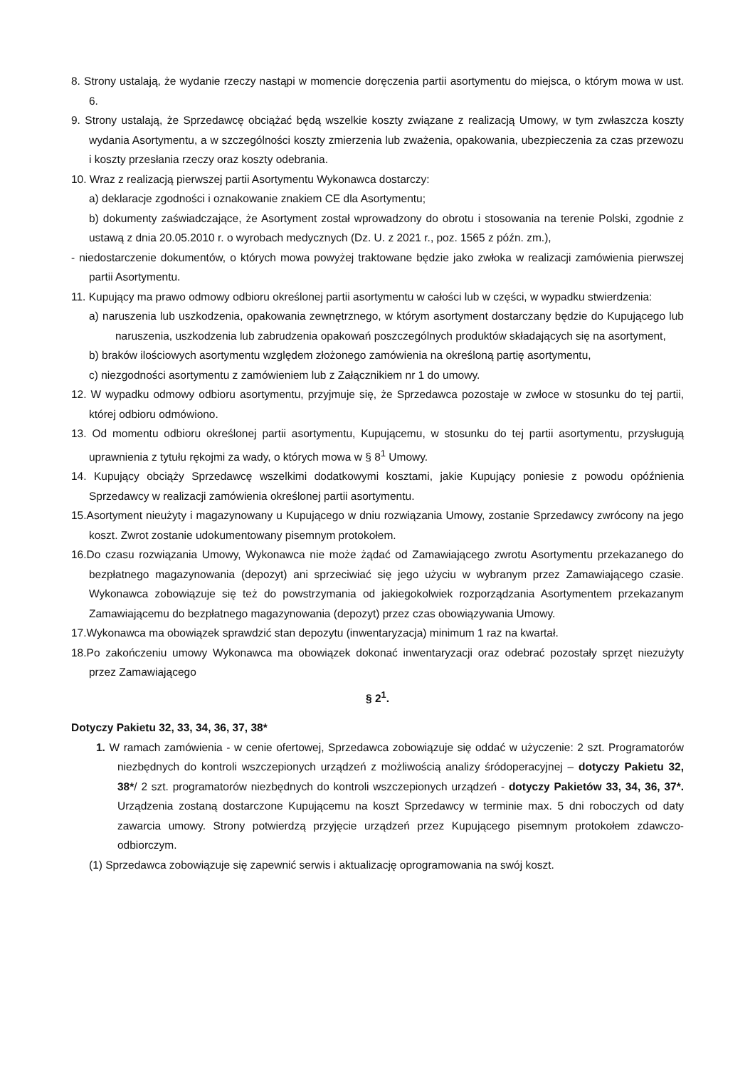8. Strony ustalają, że wydanie rzeczy nastąpi w momencie doręczenia partii asortymentu do miejsca, o którym mowa w ust. 6.
9. Strony ustalają, że Sprzedawcę obciążać będą wszelkie koszty związane z realizacją Umowy, w tym zwłaszcza koszty wydania Asortymentu, a w szczególności koszty zmierzenia lub zważenia, opakowania, ubezpieczenia za czas przewozu i koszty przesłania rzeczy oraz koszty odebrania.
10. Wraz z realizacją pierwszej partii Asortymentu Wykonawca dostarczy:
a) deklaracje zgodności i oznakowanie znakiem CE dla Asortymentu;
b) dokumenty zaświadczające, że Asortyment został wprowadzony do obrotu i stosowania na terenie Polski, zgodnie z ustawą z dnia 20.05.2010 r. o wyrobach medycznych (Dz. U. z 2021 r., poz. 1565 z późn. zm.),
- niedostarczenie dokumentów, o których mowa powyżej traktowane będzie jako zwłoka w realizacji zamówienia pierwszej partii Asortymentu.
11. Kupujący ma prawo odmowy odbioru określonej partii asortymentu w całości lub w części, w wypadku stwierdzenia:
a) naruszenia lub uszkodzenia, opakowania zewnętrznego, w którym asortyment dostarczany będzie do Kupującego lub naruszenia, uszkodzenia lub zabrudzenia opakowań poszczególnych produktów składających się na asortyment,
b) braków ilościowych asortymentu względem złożonego zamówienia na określoną partię asortymentu,
c) niezgodności asortymentu z zamówieniem lub z Załącznikiem nr 1 do umowy.
12. W wypadku odmowy odbioru asortymentu, przyjmuje się, że Sprzedawca pozostaje w zwłoce w stosunku do tej partii, której odbioru odmówiono.
13. Od momentu odbioru określonej partii asortymentu, Kupującemu, w stosunku do tej partii asortymentu, przysługują uprawnienia z tytułu rękojmi za wady, o których mowa w § 8<sup>1</sup> Umowy.
14. Kupujący obciąży Sprzedawcę wszelkimi dodatkowymi kosztami, jakie Kupujący poniesie z powodu opóźnienia Sprzedawcy w realizacji zamówienia określonej partii asortymentu.
15.Asortyment nieużyty i magazynowany u Kupującego w dniu rozwiązania Umowy, zostanie Sprzedawcy zwrócony na jego koszt. Zwrot zostanie udokumentowany pisemnym protokołem.
16.Do czasu rozwiązania Umowy, Wykonawca nie może żądać od Zamawiającego zwrotu Asortymentu przekazanego do bezpłatnego magazynowania (depozyt) ani sprzeciwiać się jego użyciu w wybranym przez Zamawiającego czasie. Wykonawca zobowiązuje się też do powstrzymania od jakiegokolwiek rozporządzania Asortymentem przekazanym Zamawiającemu do bezpłatnego magazynowania (depozyt) przez czas obowiązywania Umowy.
17.Wykonawca ma obowiązek sprawdzić stan depozytu (inwentaryzacja) minimum 1 raz na kwartał.
18.Po zakończeniu umowy Wykonawca ma obowiązek dokonać inwentaryzacji oraz odebrać pozostały sprzęt niezużyty przez Zamawiającego
§ 2<sup>1</sup>.
Dotyczy Pakietu 32, 33, 34, 36, 37, 38*
1. W ramach zamówienia - w cenie ofertowej, Sprzedawca zobowiązuje się oddać w użyczenie: 2 szt. Programatorów niezbędnych do kontroli wszczepionych urządzeń z możliwością analizy śródoperacyjnej – dotyczy Pakietu 32, 38*/ 2 szt. programatorów niezbędnych do kontroli wszczepionych urządzeń - dotyczy Pakietów 33, 34, 36, 37*. Urządzenia zostaną dostarczone Kupującemu na koszt Sprzedawcy w terminie max. 5 dni roboczych od daty zawarcia umowy. Strony potwierdzą przyjęcie urządzeń przez Kupującego pisemnym protokołem zdawczo-odbiorczym.
(1) Sprzedawca zobowiązuje się zapewnić serwis i aktualizację oprogramowania na swój koszt.